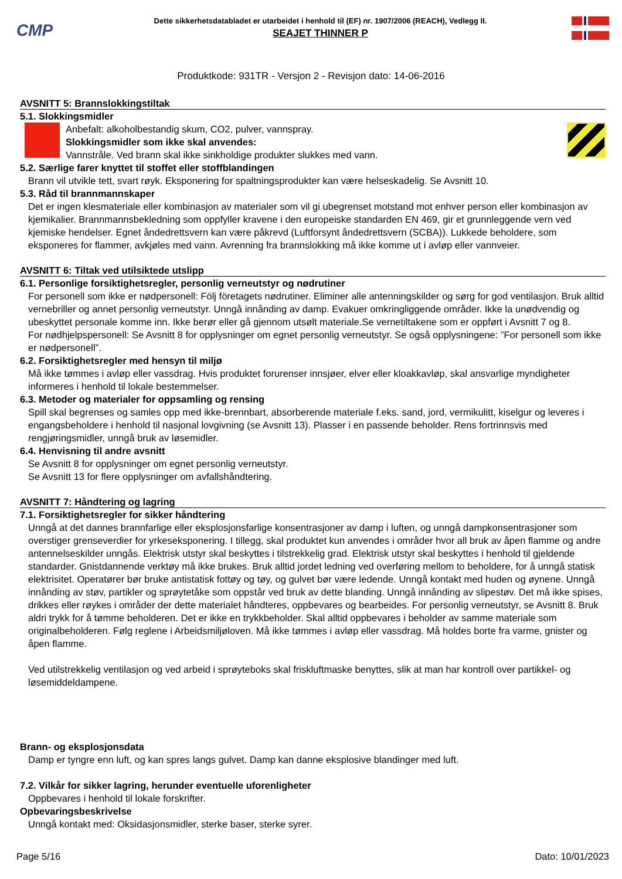CMP
Dette sikkerhetsdatabladet er utarbeidet i henhold til (EF) nr. 1907/2006 (REACH), Vedlegg II.
SEAJET THINNER P
Produktkode: 931TR - Versjon 2 - Revisjon dato: 14-06-2016
AVSNITT 5: Brannslokkingstiltak
5.1. Slokkingsmidler
Anbefalt: alkoholbestandig skum, CO2, pulver, vannspray.
Slokkingsmidler som ikke skal anvendes:
Vannstråle. Ved brann skal ikke sinkholdige produkter slukkes med vann.
5.2. Særlige farer knyttet til stoffet eller stoffblandingen
Brann vil utvikle tett, svart røyk. Eksponering for spaltningsprodukter kan være helseskadelig. Se Avsnitt 10.
5.3. Råd til brannmannskaper
Det er ingen klesmateriale eller kombinasjon av materialer som vil gi ubegrenset motstand mot enhver person eller kombinasjon av kjemikalier. Brannmannsbekledning som oppfyller kravene i den europeiske standarden EN 469, gir et grunnleggende vern ved kjemiske hendelser. Egnet åndedrettsvern kan være påkrevd (Luftforsynt åndedrettsvern (SCBA)). Lukkede beholdere, som eksponeres for flammer, avkjøles med vann. Avrenning fra brannslokking må ikke komme ut i avløp eller vannveier.
AVSNITT 6: Tiltak ved utilsiktede utslipp
6.1. Personlige forsiktighetsregler, personlig verneutstyr og nødrutiner
For personell som ikke er nødpersonell: Följ företagets nødrutiner. Eliminer alle antenningskilder og sørg for god ventilasjon. Bruk alltid vernebriller og annet personlig verneutstyr. Unngå innånding av damp. Evakuer omkringliggende områder. Ikke la unødvendig og ubeskyttet personale komme inn. Ikke berør eller gå gjennom utsølt materiale.Se vernetiltakene som er oppført i Avsnitt 7 og 8.
For nødhjelpspersonell: Se Avsnitt 8 for opplysninger om egnet personlig verneutstyr. Se også opplysningene: ”For personell som ikke er nødpersonell”.
6.2. Forsiktighetsregler med hensyn til miljø
Må ikke tømmes i avløp eller vassdrag. Hvis produktet forurenser innsjøer, elver eller kloakkavløp, skal ansvarlige myndigheter informeres i henhold til lokale bestemmelser.
6.3. Metoder og materialer for oppsamling og rensing
Spill skal begrenses og samles opp med ikke-brennbart, absorberende materiale f.eks. sand, jord, vermikulitt, kiselgur og leveres i engangsbeholdere i henhold til nasjonal lovgivning (se Avsnitt 13). Plasser i en passende beholder. Rens fortrinnsvis med rengjøringsmidler, unngå bruk av løsemidler.
6.4. Henvisning til andre avsnitt
Se Avsnitt 8 for opplysninger om egnet personlig verneutstyr.
Se Avsnitt 13 for flere opplysninger om avfallshåndtering.
AVSNITT 7: Håndtering og lagring
7.1. Forsiktighetsregler for sikker håndtering
Unngå at det dannes brannfarlige eller eksplosjonsfarlige konsentrasjoner av damp i luften, og unngå dampkonsentrasjoner som overstiger grenseverdier for yrkeseksponering. I tillegg, skal produktet kun anvendes i områder hvor all bruk av åpen flamme og andre antennelseskilder unngås. Elektrisk utstyr skal beskyttes i tilstrekkelig grad. Elektrisk utstyr skal beskyttes i henhold til gjeldende standarder. Gnistdannende verktøy må ikke brukes. Bruk alltid jordet ledning ved overføring mellom to beholdere, for å unngå statisk elektrisitet. Operatører bør bruke antistatisk fottøy og tøy, og gulvet bør være ledende. Unngå kontakt med huden og øynene. Unngå innånding av støv, partikler og sprøytetåke som oppstår ved bruk av dette blanding. Unngå innånding av slipestøv. Det må ikke spises, drikkes eller røykes i områder der dette materialet håndteres, oppbevares og bearbeides. For personlig verneutstyr, se Avsnitt 8. Bruk aldri trykk for å tømme beholderen. Det er ikke en trykkbeholder. Skal alltid oppbevares i beholder av samme materiale som originalbeholderen. Følg reglene i Arbeidsmiljøloven. Må ikke tømmes i avløp eller vassdrag. Må holdes borte fra varme, gnister og åpen flamme.
Ved utilstrekkelig ventilasjon og ved arbeid i sprøyteboks skal friskluftmaske benyttes, slik at man har kontroll over partikkel- og løsemiddeldampene.
Brann- og eksplosjonsdata
Damp er tyngre enn luft, og kan spres langs gulvet. Damp kan danne eksplosive blandinger med luft.
7.2. Vilkår for sikker lagring, herunder eventuelle uforenligheter
Oppbevares i henhold til lokale forskrifter.
Opbevaringsbeskrivelse
Unngå kontakt med: Oksidasjonsmidler, sterke baser, sterke syrer.
Page 5/16 Dato: 10/01/2023